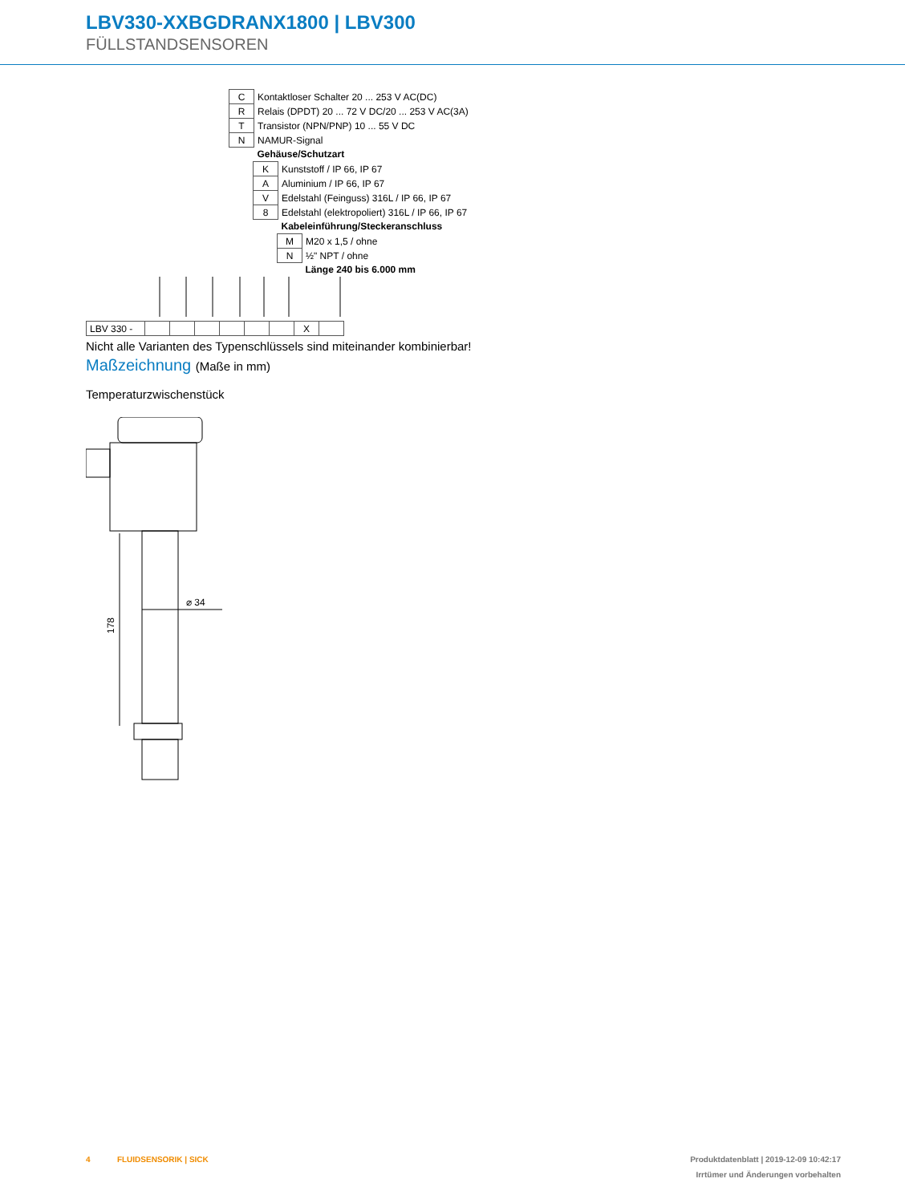LBV330-XXBGDRANX1800 | LBV300
FÜLLSTANDSENSOREN
| C | Kontaktloser Schalter 20 ... 253 V AC(DC) |
| R | Relais (DPDT) 20 ... 72 V DC/20 ... 253 V AC(3A) |
| T | Transistor (NPN/PNP) 10 ... 55 V DC |
| N | NAMUR-Signal |
| | Gehäuse/Schutzart |
| K | Kunststoff / IP 66, IP 67 |
| A | Aluminium / IP 66, IP 67 |
| V | Edelstahl (Feinguss) 316L / IP 66, IP 67 |
| 8 | Edelstahl (elektropoliert) 316L / IP 66, IP 67 |
| | Kabeleinführung/Steckeranschluss |
| M | M20 x 1,5 / ohne |
| N | ½" NPT / ohne |
| | Länge 240 bis 6.000 mm |
| LBV 330 - | | | | | | | X | |
Nicht alle Varianten des Typenschlüssels sind miteinander kombinierbar!
Maßzeichnung (Maße in mm)
Temperaturzwischenstück
178
⌀ 34
4 FLUIDSENSORIK | SICK
Produktdatenblatt | 2019-12-09 10:42:17
Irrtümer und Änderungen vorbehalten